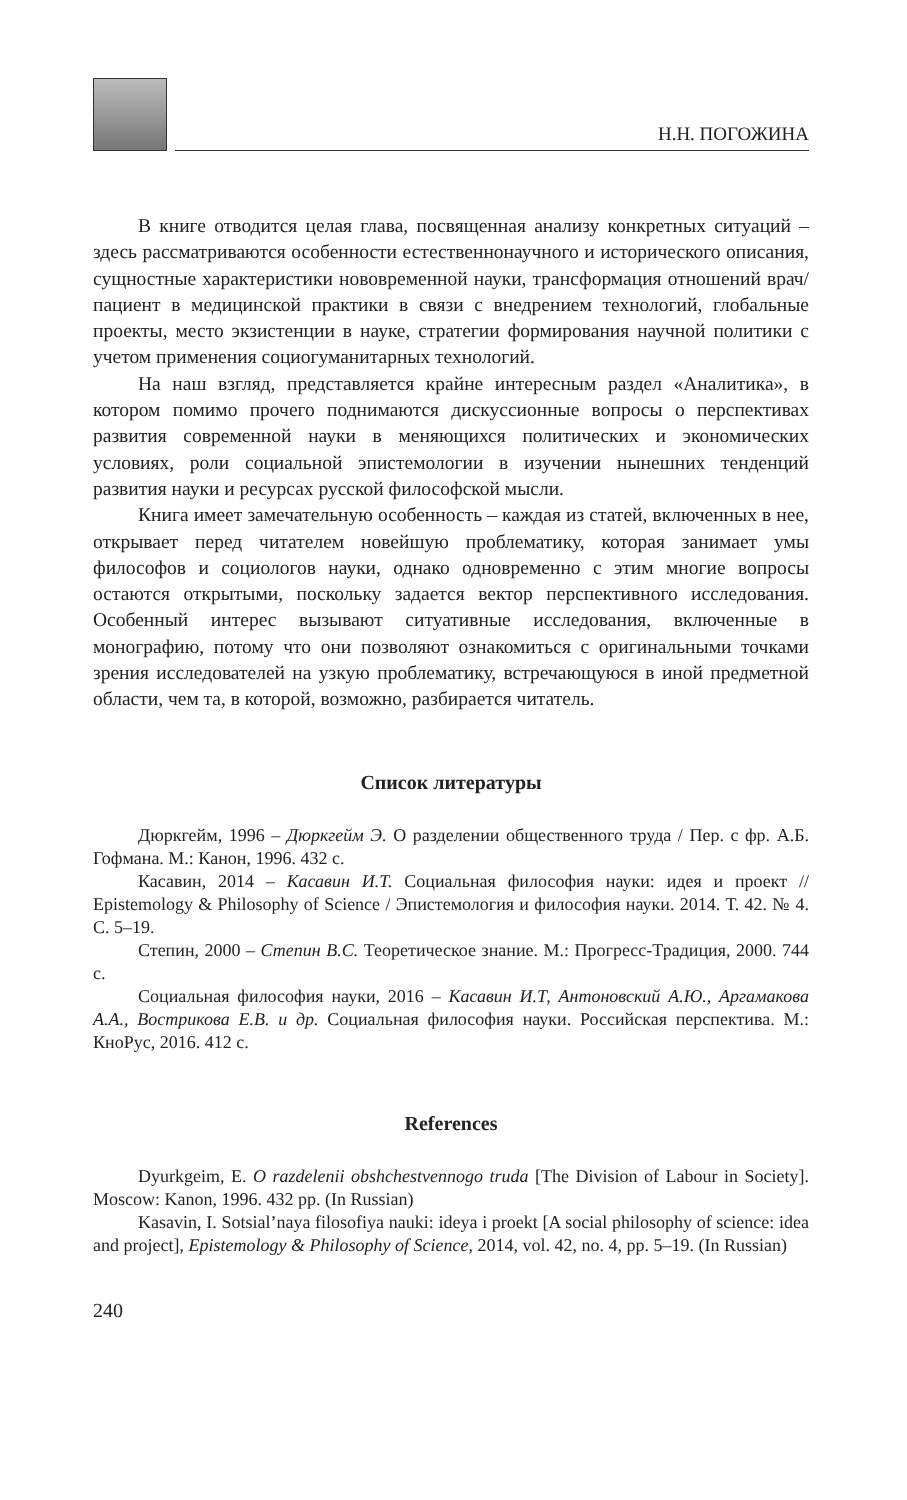Н.Н. ПОГОЖИНА
В книге отводится целая глава, посвященная анализу конкретных ситуаций – здесь рассматриваются особенности естественнонаучного и исторического описания, сущностные характеристики нововременной науки, трансформация отношений врач/пациент в медицинской практики в связи с внедрением технологий, глобальные проекты, место экзистенции в науке, стратегии формирования научной политики с учетом применения социогуманитарных технологий.
На наш взгляд, представляется крайне интересным раздел «Аналитика», в котором помимо прочего поднимаются дискуссионные вопросы о перспективах развития современной науки в меняющихся политических и экономических условиях, роли социальной эпистемологии в изучении нынешних тенденций развития науки и ресурсах русской философской мысли.
Книга имеет замечательную особенность – каждая из статей, включенных в нее, открывает перед читателем новейшую проблематику, которая занимает умы философов и социологов науки, однако одновременно с этим многие вопросы остаются открытыми, поскольку задается вектор перспективного исследования. Особенный интерес вызывают ситуативные исследования, включенные в монографию, потому что они позволяют ознакомиться с оригинальными точками зрения исследователей на узкую проблематику, встречающуюся в иной предметной области, чем та, в которой, возможно, разбирается читатель.
Список литературы
Дюркгейм, 1996 – Дюркгейм Э. О разделении общественного труда / Пер. с фр. А.Б. Гофмана. М.: Канон, 1996. 432 с.
Касавин, 2014 – Касавин И.Т. Социальная философия науки: идея и проект // Epistemology & Philosophy of Science / Эпистемология и философия науки. 2014. Т. 42. № 4. С. 5–19.
Степин, 2000 – Степин В.С. Теоретическое знание. М.: Прогресс-Традиция, 2000. 744 с.
Социальная философия науки, 2016 – Касавин И.Т, Антоновский А.Ю., Аргамакова А.А., Вострикова Е.В. и др. Социальная философия науки. Российская перспектива. М.: КноРус, 2016. 412 с.
References
Dyurkgeim, E. O razdelenii obshchestvennogo truda [The Division of Labour in Society]. Moscow: Kanon, 1996. 432 pp. (In Russian)
Kasavin, I. Sotsial’naya filosofiya nauki: ideya i proekt [A social philosophy of science: idea and project], Epistemology & Philosophy of Science, 2014, vol. 42, no. 4, pp. 5–19. (In Russian)
240